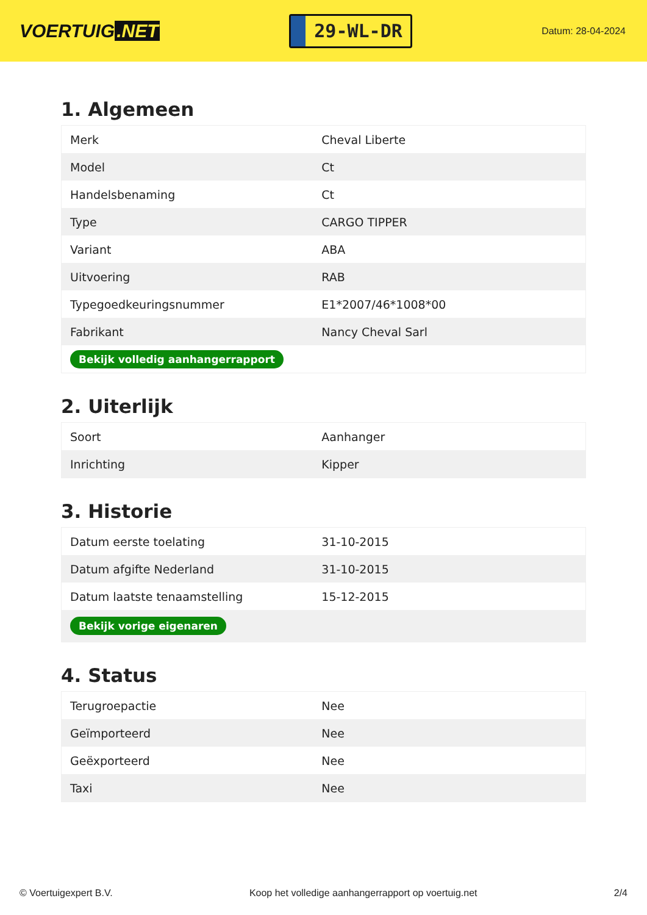VOERTUIG.NET
29-WL-DR
Datum: 28-04-2024
1. Algemeen
| Merk | Cheval Liberte |
| Model | Ct |
| Handelsbenaming | Ct |
| Type | CARGO TIPPER |
| Variant | ABA |
| Uitvoering | RAB |
| Typegoedkeuringsnummer | E1*2007/46*1008*00 |
| Fabrikant | Nancy Cheval Sarl |
| Bekijk volledig aanhangerrapport | |
2. Uiterlijk
| Soort | Aanhanger |
| Inrichting | Kipper |
3. Historie
| Datum eerste toelating | 31-10-2015 |
| Datum afgifte Nederland | 31-10-2015 |
| Datum laatste tenaamstelling | 15-12-2015 |
| Bekijk vorige eigenaren | |
4. Status
| Terugroepactie | Nee |
| Geïmporteerd | Nee |
| Geëxporteerd | Nee |
| Taxi | Nee |
© Voertuigexpert B.V. Koop het volledige aanhangerrapport op voertuig.net 2/4